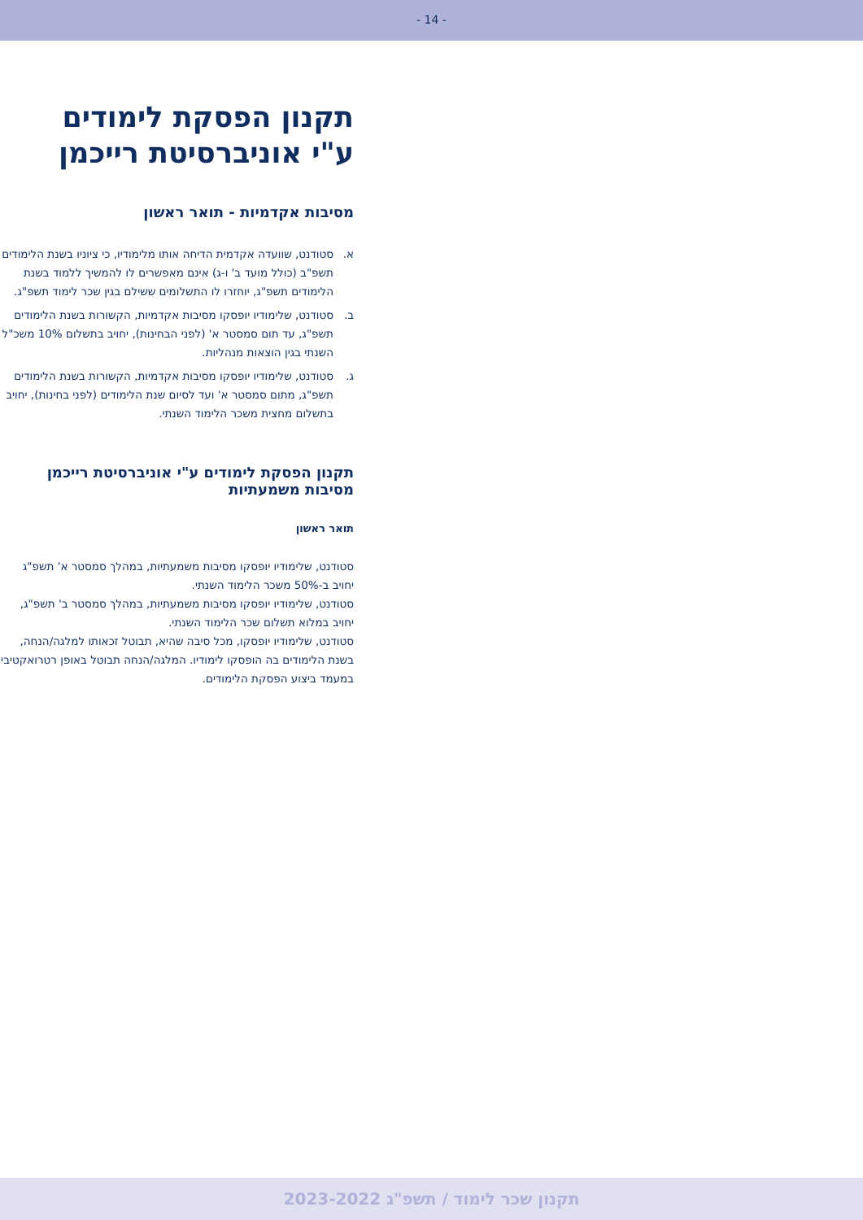- 14 -
תקנון הפסקת לימודים
ע"י אוניברסיטת רייכמן
מסיבות אקדמיות - תואר ראשון
א. סטודנט, שוועדה אקדמית הדיחה אותו מלימודיו, כי ציוניו בשנת הלימודים תשפ"ב (כולל מועד ב' ו-ג) אינם מאפשרים לו להמשיך ללמוד בשנת הלימודים תשפ"ג, יוחזרו לו התשלומים ששילם בגין שכר לימוד תשפ"ג.
ב. סטודנט, שלימודיו יופסקו מסיבות אקדמיות, הקשורות בשנת הלימודים תשפ"ג, עד תום סמסטר א' (לפני הבחינות), יחויב בתשלום 10% משכ"ל השנתי בגין הוצאות מנהליות.
ג. סטודנט, שלימודיו יופסקו מסיבות אקדמיות, הקשורות בשנת הלימודים תשפ"ג, מתום סמסטר א' ועד לסיום שנת הלימודים (לפני בחינות), יחויב בתשלום מחצית משכר הלימוד השנתי.
תקנון הפסקת לימודים ע"י אוניברסיטת רייכמן
מסיבות משמעתיות
תואר ראשון
סטודנט, שלימודיו יופסקו מסיבות משמעתיות, במהלך סמסטר א' תשפ"ג יחויב ב-50% משכר הלימוד השנתי.
סטודנט, שלימודיו יופסקו מסיבות משמעתיות, במהלך סמסטר ב' תשפ"ג, יחויב במלוא תשלום שכר הלימוד השנתי.
סטודנט, שלימודיו יופסקו, מכל סיבה שהיא, תבוטל זכאותו למלגה/הנחה, בשנת הלימודים בה הופסקו לימודיו. המלגה/הנחה תבוטל באופן רטרואקטיבי במעמד ביצוע הפסקת הלימודים.
תקנון שכר לימוד / תשפ"ג 2023-2022